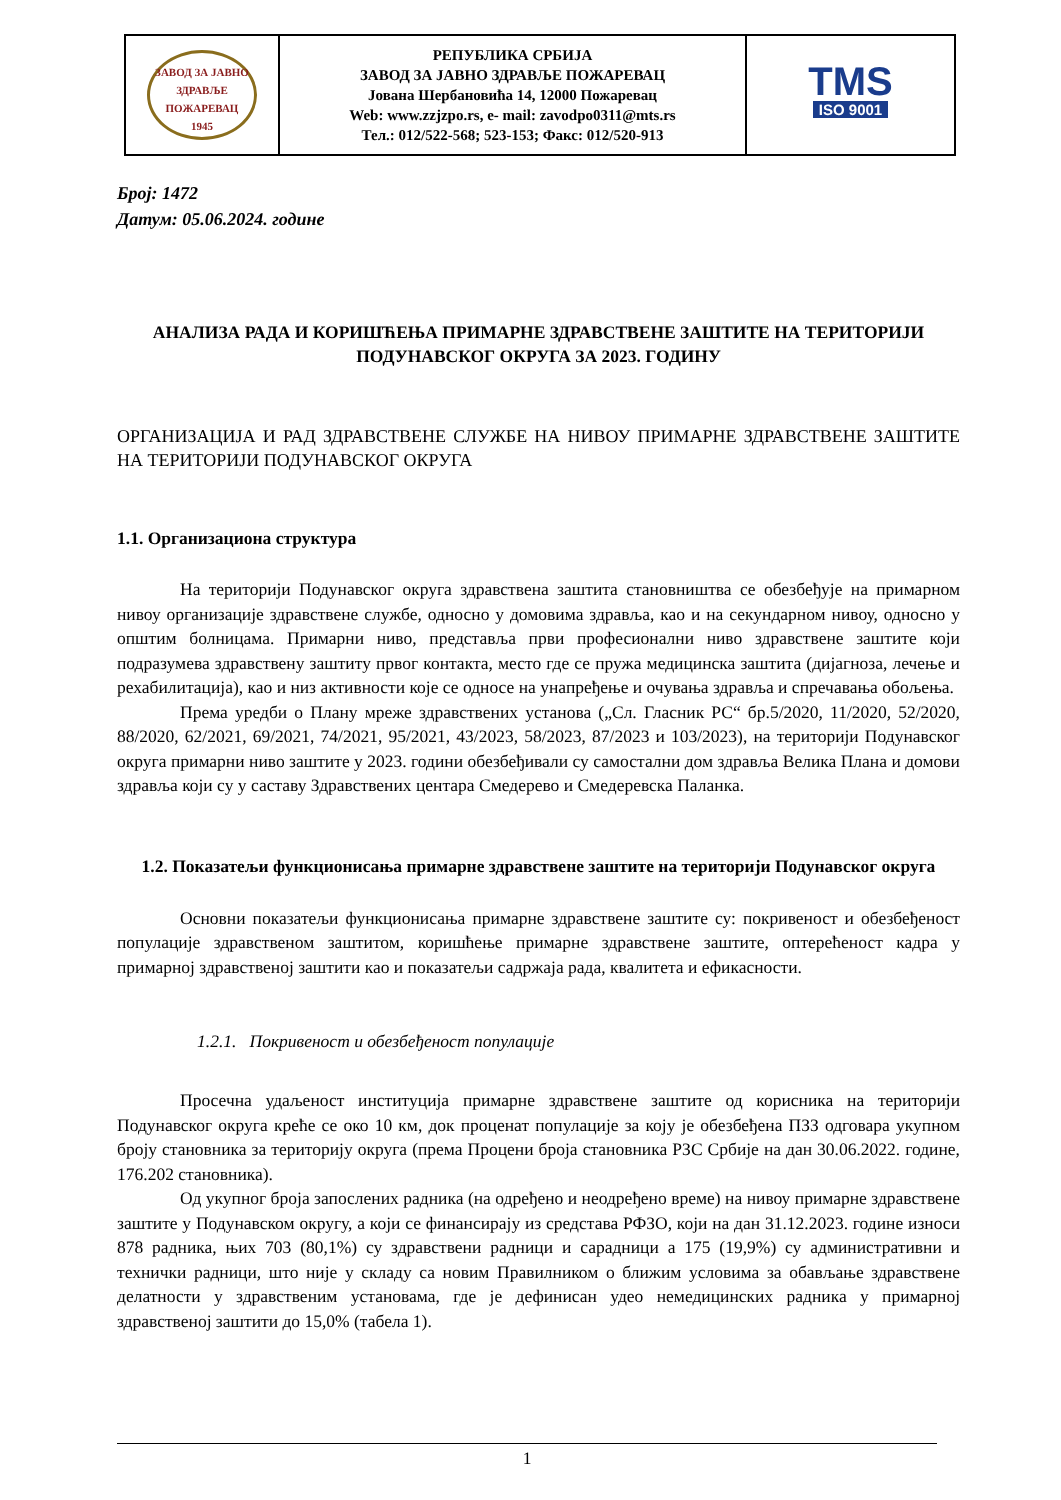| ЗАВОД ЗА ЈАВНО ЗДРАВЉЕ ПОЖАРЕВАЦ 1945 | РЕПУБЛИКА СРБИЈА ЗАВОД ЗА ЈАВНО ЗДРАВЉЕ ПОЖАРЕВАЦ Јована Шербановића 14, 12000 Пожаревац Web: www.zzjzpo.rs, e- mail: zavodpo0311@mts.rs Тел.: 012/522-568; 523-153; Факс: 012/520-913 | TMS ISO 9001 |
Број: 1472
Датум: 05.06.2024. године
АНАЛИЗА РАДА И КОРИШЋЕЊА ПРИМАРНЕ ЗДРАВСТВЕНЕ ЗАШТИТЕ НА ТЕРИТОРИЈИ ПОДУНАВСКОГ ОКРУГА ЗА 2023. ГОДИНУ
ОРГАНИЗАЦИЈА И РАД ЗДРАВСТВЕНЕ СЛУЖБЕ НА НИВОУ ПРИМАРНЕ ЗДРАВСТВЕНЕ ЗАШТИТЕ НА ТЕРИТОРИЈИ ПОДУНАВСКОГ ОКРУГА
1.1. Организациона структура
На територији Подунавског округа здравствена заштита становништва се обезбеђује на примарном нивоу организације здравствене службе, односно у домовима здравља, као и на секундарном нивоу, односно у општим болницама. Примарни ниво, представља први професионални ниво здравствене заштите који подразумева здравствену заштиту првог контакта, место где се пружа медицинска заштита (дијагноза, лечење и рехабилитација), као и низ активности које се односе на унапређење и очувања здравља и спречавања обољења.
Према уредби о Плану мреже здравствених установа („Сл. Гласник РС“ бр.5/2020, 11/2020, 52/2020, 88/2020, 62/2021, 69/2021, 74/2021, 95/2021, 43/2023, 58/2023, 87/2023 и 103/2023), на територији Подунавског округа примарни ниво заштите у 2023. години обезбеђивали су самостални дом здравља Велика Плана и домови здравља који су у саставу Здравствених центара Смедерево и Смедеревска Паланка.
1.2. Показатељи функционисања примарне здравствене заштите на територији Подунавског округа
Основни показатељи функционисања примарне здравствене заштите су: покривеност и обезбеђеност популације здравственом заштитом, коришћење примарне здравствене заштите, оптерећеност кадра у примарној здравственој заштити као и показатељи садржаја рада, квалитета и ефикасности.
1.2.1. Покривеност и обезбеђеност популације
Просечна удаљеност институција примарне здравствене заштите од корисника на територији Подунавског округа креће се око 10 км, док проценат популације за коју је обезбеђена ПЗЗ одговара укупном броју становника за територију округа (према Процени броја становника РЗС Србије на дан 30.06.2022. године, 176.202 становника).
Од укупног броја запослених радника (на одређено и неодређено време) на нивоу примарне здравствене заштите у Подунавском округу, а који се финансирају из средстава РФЗО, који на дан 31.12.2023. године износи 878 радника, њих 703 (80,1%) су здравствени радници и сарадници а 175 (19,9%) су административни и технички радници, што није у складу са новим Правилником о ближим условима за обављање здравствене делатности у здравственим установама, где је дефинисан удео немедицинских радника у примарној здравственој заштити до 15,0% (табела 1).
1